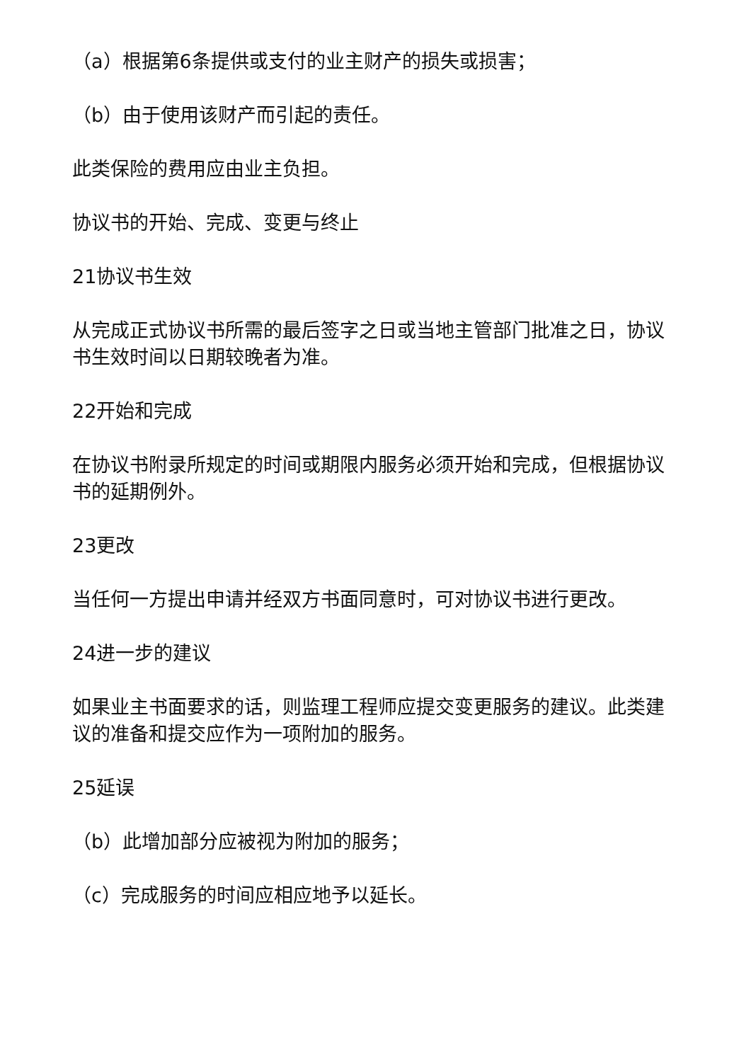（a）根据第6条提供或支付的业主财产的损失或损害；
（b）由于使用该财产而引起的责任。
此类保险的费用应由业主负担。
协议书的开始、完成、变更与终止
21协议书生效
从完成正式协议书所需的最后签字之日或当地主管部门批准之日，协议书生效时间以日期较晚者为准。
22开始和完成
在协议书附录所规定的时间或期限内服务必须开始和完成，但根据协议书的延期例外。
23更改
当任何一方提出申请并经双方书面同意时，可对协议书进行更改。
24进一步的建议
如果业主书面要求的话，则监理工程师应提交变更服务的建议。此类建议的准备和提交应作为一项附加的服务。
25延误
（b）此增加部分应被视为附加的服务；
（c）完成服务的时间应相应地予以延长。